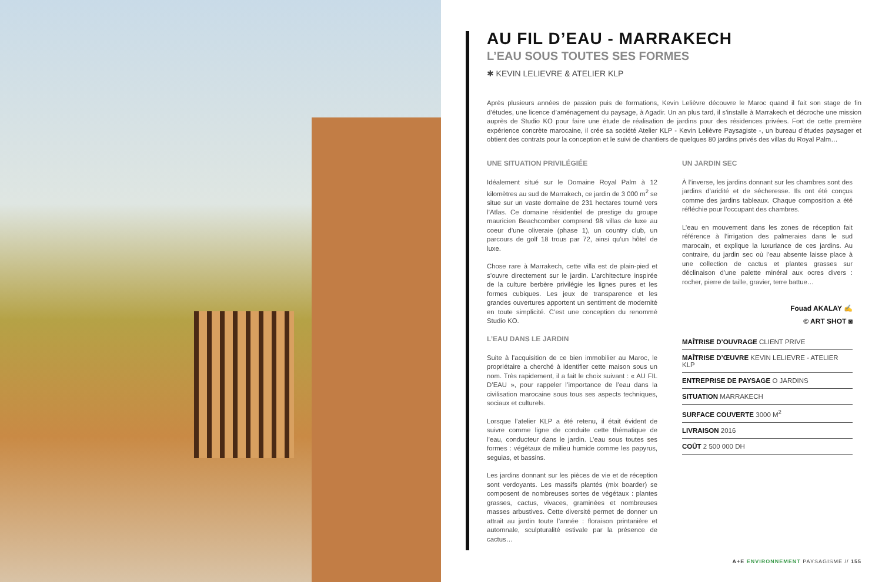AU FIL D’EAU - MARRAKECH
L’EAU SOUS TOUTES SES FORMES
✱ KEVIN LELIEVRE & ATELIER KLP
Après plusieurs années de passion puis de formations, Kevin Lelièvre découvre le Maroc quand il fait son stage de fin d’études, une licence d’aménagement du paysage, à Agadir. Un an plus tard, il s’installe à Marrakech et décroche une mission auprès de Studio KO pour faire une étude de réalisation de jardins pour des résidences privées. Fort de cette première expérience concrète marocaine, il crée sa société Atelier KLP - Kevin Lelièvre Paysagiste -, un bureau d’études paysager et obtient des contrats pour la conception et le suivi de chantiers de quelques 80 jardins privés des villas du Royal Palm…
UNE SITUATION PRIVILÉGIÉE
Idéalement situé sur le Domaine Royal Palm à 12 kilomètres au sud de Marrakech, ce jardin de 3 000 m<sup>2</sup> se situe sur un vaste domaine de 231 hectares tourné vers l’Atlas. Ce domaine résidentiel de prestige du groupe mauricien Beachcomber comprend 98 villas de luxe au coeur d’une oliveraie (phase 1), un country club, un parcours de golf 18 trous par 72, ainsi qu’un hôtel de luxe.
Chose rare à Marrakech, cette villa est de plain-pied et s’ouvre directement sur le jardin. L’architecture inspirée de la culture berbère privilégie les lignes pures et les formes cubiques. Les jeux de transparence et les grandes ouvertures apportent un sentiment de modernité en toute simplicité. C’est une conception du renommé Studio KO.
L’EAU DANS LE JARDIN
Suite à l’acquisition de ce bien immobilier au Maroc, le propriétaire a cherché à identifier cette maison sous un nom. Très rapidement, il a fait le choix suivant : « AU FIL D’EAU », pour rappeler l’importance de l’eau dans la civilisation marocaine sous tous ses aspects techniques, sociaux et culturels.
Lorsque l’atelier KLP a été retenu, il était évident de suivre comme ligne de conduite cette thématique de l’eau, conducteur dans le jardin. L’eau sous toutes ses formes : végétaux de milieu humide comme les papyrus, seguias, et bassins.
Les jardins donnant sur les pièces de vie et de réception sont verdoyants. Les massifs plantés (mix boarder) se composent de nombreuses sortes de végétaux : plantes grasses, cactus, vivaces, graminées et nombreuses masses arbustives. Cette diversité permet de donner un attrait au jardin toute l’année : floraison printanière et automnale, sculpturalité estivale par la présence de cactus…
UN JARDIN SEC
À l’inverse, les jardins donnant sur les chambres sont des jardins d’aridité et de sécheresse. Ils ont été conçus comme des jardins tableaux. Chaque composition a été réfléchie pour l’occupant des chambres.
L’eau en mouvement dans les zones de réception fait référence à l’irrigation des palmeraies dans le sud marocain, et explique la luxuriance de ces jardins. Au contraire, du jardin sec où l’eau absente laisse place à une collection de cactus et plantes grasses sur déclinaison d’une palette minéral aux ocres divers : rocher, pierre de taille, gravier, terre battue…
Fouad AKALAY ✍
© ART SHOT ◙
MAÎTRISE D’OUVRAGE CLIENT PRIVE
MAÎTRISE D’ŒUVRE KEVIN LELIEVRE - ATELIER KLP
ENTREPRISE DE PAYSAGE O JARDINS
SITUATION MARRAKECH
SURFACE COUVERTE 3000 M<sup>2</sup>
LIVRAISON 2016
COÛT 2 500 000 DH
A+E ENVIRONNEMENT PAYSAGISME // 155